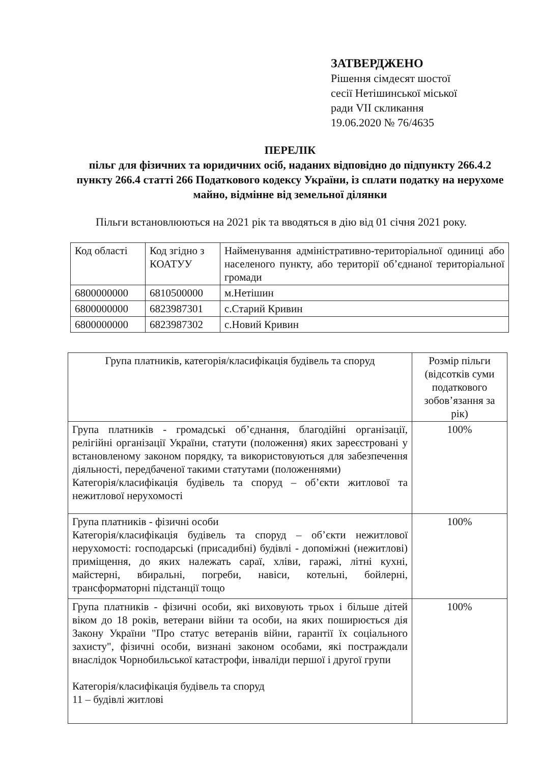ЗАТВЕРДЖЕНО
Рішення сімдесят шостої
сесії Нетішинської міської
ради VII скликання
19.06.2020 № 76/4635
ПЕРЕЛІК
пільг для фізичних та юридичних осіб, наданих відповідно до підпункту 266.4.2 пункту 266.4 статті 266 Податкового кодексу України, із сплати податку на нерухоме майно, відмінне від земельної ділянки
Пільги встановлюються на 2021 рік та вводяться в дію від 01 січня 2021 року.
| Код області | Код згідно з КОАТУУ | Найменування адміністративно-територіальної одиниці або населеного пункту, або території об’єднаної територіальної громади |
| 6800000000 | 6810500000 | м.Нетішин |
| 6800000000 | 6823987301 | с.Старий Кривин |
| 6800000000 | 6823987302 | с.Новий Кривин |
| Група платників, категорія/класифікація будівель та споруд | Розмір пільги (відсотків суми податкового зобов’язання за рік) |
| Група платників - громадські об’єднання, благодійні організації, релігійні організації України, статути (положення) яких зареєстровані у встановленому законом порядку, та використовуються для забезпечення діяльності, передбаченої такими статутами (положеннями) Категорія/класифікація будівель та споруд – об’єкти житлової та нежитлової нерухомості | 100% |
| Група платників - фізичні особи Категорія/класифікація будівель та споруд – об’єкти нежитлової нерухомості: господарські (присадибні) будівлі - допоміжні (нежитлові) приміщення, до яких належать сараї, хліви, гаражі, літні кухні, майстерні, вбиральні, погреби, навіси, котельні, бойлерні, трансформаторні підстанції тощо | 100% |
| Група платників - фізичні особи, які виховують трьох і більше дітей віком до 18 років, ветерани війни та особи, на яких поширюється дія Закону України "Про статус ветеранів війни, гарантії їх соціального захисту", фізичні особи, визнані законом особами, які постраждали внаслідок Чорнобильської катастрофи, інваліди першої і другої групи Категорія/класифікація будівель та споруд 11 – будівлі житлові | 100% |